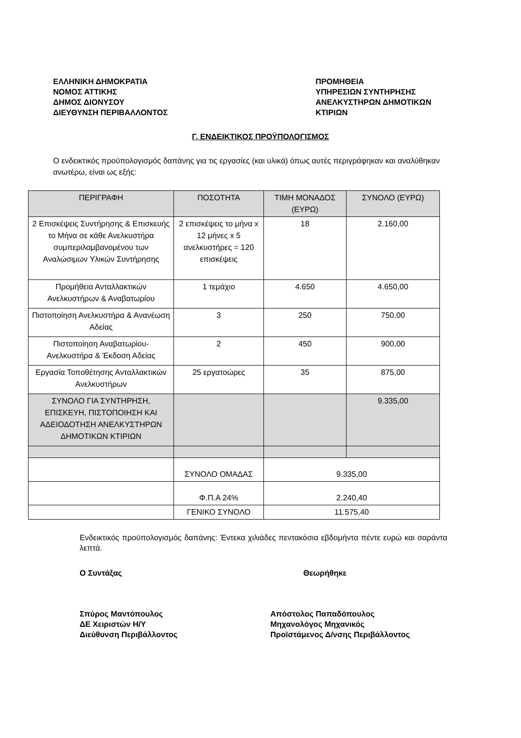ΕΛΛΗΝΙΚΗ ΔΗΜΟΚΡΑΤΙΑ
ΝΟΜΟΣ ΑΤΤΙΚΗΣ
ΔΗΜΟΣ ΔΙΟΝΥΣΟΥ
ΔΙΕΥΘΥΝΣΗ ΠΕΡΙΒΑΛΛΟΝΤΟΣ
ΠΡΟΜΗΘΕΙΑ
ΥΠΗΡΕΣΙΩΝ ΣΥΝΤΗΡΗΣΗΣ
ΑΝΕΛΚΥΣΤΗΡΩΝ ΔΗΜΟΤΙΚΩΝ
ΚΤΙΡΙΩΝ
Γ. ΕΝΔΕΙΚΤΙΚΟΣ ΠΡΟΫΠΟΛΟΓΙΣΜΟΣ
Ο ενδεικτικός προϋπολογισμός δαπάνης για τις εργασίες (και υλικά) όπως αυτές περιγράφηκαν και αναλύθηκαν ανωτέρω, είναι ως εξής:
| ΠΕΡΙΓΡΑΦΗ | ΠΟΣΟΤΗΤΑ | ΤΙΜΗ ΜΟΝΑΔΟΣ (ΕΥΡΩ) | ΣΥΝΟΛΟ (ΕΥΡΩ) |
| --- | --- | --- | --- |
| 2 Επισκέψεις Συντήρησης & Επισκευής το Μήνα σε κάθε Ανελκυστήρα συμπεριλαμβανομένου των Αναλώσιμων Υλικών Συντήρησης | 2 επισκέψεις το μήνα x 12 μήνες x 5 ανελκυστήρες = 120 επισκέψεις | 18 | 2.160,00 |
| Προμήθεια Ανταλλακτικών Ανελκυστήρων & Αναβατωρίου | 1 τεμάχιο | 4.650 | 4.650,00 |
| Πιστοποίηση Ανελκυστήρα & Ανανέωση Αδείας | 3 | 250 | 750,00 |
| Πιστοποίηση Αναβατωρίου-Ανελκυστήρα & Έκδοση Αδείας | 2 | 450 | 900,00 |
| Εργασία Τοποθέτησης Ανταλλακτικών Ανελκυστήρων | 25 εργατοώρες | 35 | 875,00 |
| ΣΥΝΟΛΟ ΓΙΑ ΣΥΝΤΗΡΗΣΗ, ΕΠΙΣΚΕΥΗ, ΠΙΣΤΟΠΟΙΗΣΗ ΚΑΙ ΑΔΕΙΟΔΟΤΗΣΗ ΑΝΕΛΚΥΣΤΗΡΩΝ ΔΗΜΟΤΙΚΩΝ ΚΤΙΡΙΩΝ | | | 9.335,00 |
| | ΣΥΝΟΛΟ ΟΜΑΔΑΣ | 9.335,00 | |
| | Φ.Π.Α 24% | 2.240,40 | |
| | ΓΕΝΙΚΟ ΣΥΝΟΛΟ | 11.575,40 | |
Ενδεικτικός προϋπολογισμός δαπάνης: Έντεκα χιλιάδες πεντακόσια εβδομήντα πέντε ευρώ και σαράντα λεπτά.
Ο Συντάξας Θεωρήθηκε
Σπύρος Μαντόπουλος
ΔΕ Χειριστών Η/Υ
Διεύθυνση Περιβάλλοντος
Απόστολος Παπαδόπουλος
Μηχανολόγος Μηχανικός
Προϊστάμενος Δ/νσης Περιβάλλοντος